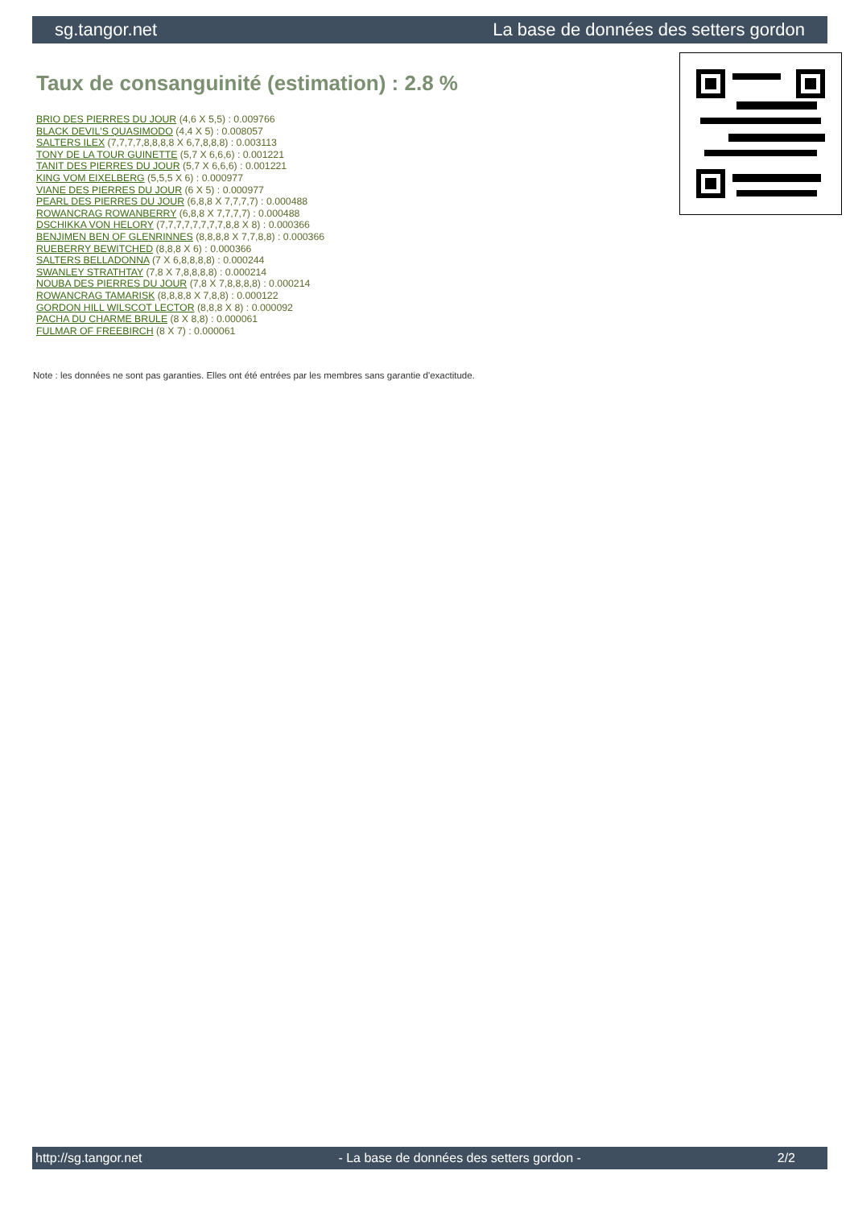sg.tangor.net La base de données des setters gordon
Taux de consanguinité (estimation) : 2.8 %
BRIO DES PIERRES DU JOUR (4,6 X 5,5) : 0.009766
BLACK DEVIL'S QUASIMODO (4,4 X 5) : 0.008057
SALTERS ILEX (7,7,7,7,8,8,8,8 X 6,7,8,8,8) : 0.003113
TONY DE LA TOUR GUINETTE (5,7 X 6,6,6) : 0.001221
TANIT DES PIERRES DU JOUR (5,7 X 6,6,6) : 0.001221
KING VOM EIXELBERG (5,5,5 X 6) : 0.000977
VIANE DES PIERRES DU JOUR (6 X 5) : 0.000977
PEARL DES PIERRES DU JOUR (6,8,8 X 7,7,7,7) : 0.000488
ROWANCRAG ROWANBERRY (6,8,8 X 7,7,7,7) : 0.000488
DSCHIKKA VON HELORY (7,7,7,7,7,7,7,7,8,8 X 8) : 0.000366
BENJIMEN BEN OF GLENRINNES (8,8,8,8 X 7,7,8,8) : 0.000366
RUEBERRY BEWITCHED (8,8,8 X 6) : 0.000366
SALTERS BELLADONNA (7 X 6,8,8,8,8) : 0.000244
SWANLEY STRATHTAY (7,8 X 7,8,8,8,8) : 0.000214
NOUBA DES PIERRES DU JOUR (7,8 X 7,8,8,8,8) : 0.000214
ROWANCRAG TAMARISK (8,8,8,8 X 7,8,8) : 0.000122
GORDON HILL WILSCOT LECTOR (8,8,8 X 8) : 0.000092
PACHA DU CHARME BRULE (8 X 8,8) : 0.000061
FULMAR OF FREEBIRCH (8 X 7) : 0.000061
Note : les données ne sont pas garanties. Elles ont été entrées par les membres sans garantie d'exactitude.
http://sg.tangor.net - La base de données des setters gordon - 2/2